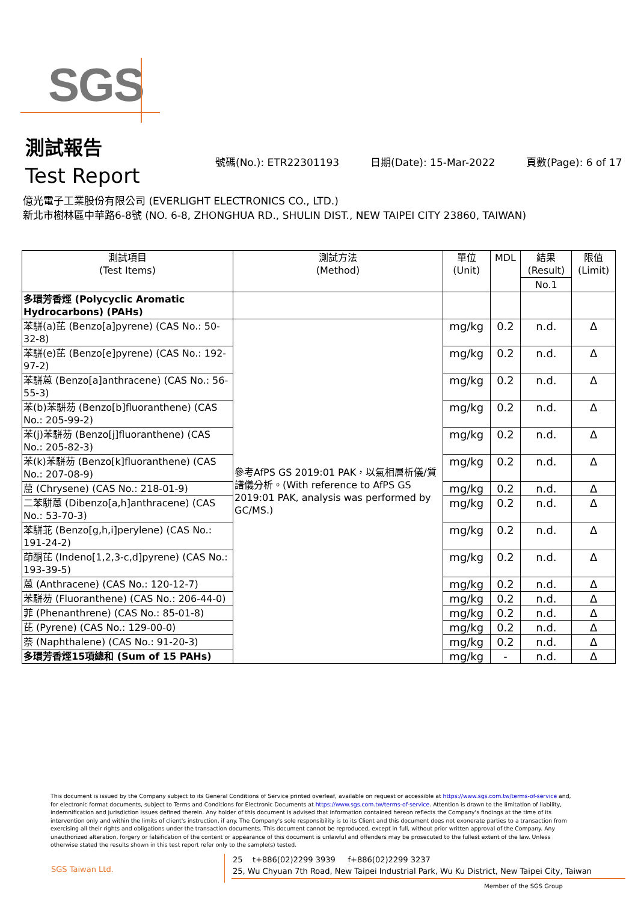SGS
測試報告
Test Report
號碼(No.): ETR22301193 日期(Date): 15-Mar-2022 頁數(Page): 6 of 17
億光電子工業股份有限公司 (EVERLIGHT ELECTRONICS CO., LTD.)
新北市樹林區中華路6-8號 (NO. 6-8, ZHONGHUA RD., SHULIN DIST., NEW TAIPEI CITY 23860, TAIWAN)
| 測試項目 (Test Items) | 測試方法 (Method) | 單位 (Unit) | MDL | 結果 (Result) | 限值 (Limit) |
| --- | --- | --- | --- | --- | --- |
| | | | | No.1 | |
| 多環芳香烴 (Polycyclic Aromatic Hydrocarbons) (PAHs) | | | | | |
| 苯駢(a)芘 (Benzo[a]pyrene) (CAS No.: 50-32-8) | 參考AfPS GS 2019:01 PAK，以氣相層析儀/質譜儀分析。(With reference to AfPS GS 2019:01 PAK, analysis was performed by GC/MS.) | mg/kg | 0.2 | n.d. | Δ |
| 苯駢(e)芘 (Benzo[e]pyrene) (CAS No.: 192-97-2) | | mg/kg | 0.2 | n.d. | Δ |
| 苯駢蒽 (Benzo[a]anthracene) (CAS No.: 56-55-3) | | mg/kg | 0.2 | n.d. | Δ |
| 苯(b)苯駢芴 (Benzo[b]fluoranthene) (CAS No.: 205-99-2) | | mg/kg | 0.2 | n.d. | Δ |
| 苯(j)苯駢芴 (Benzo[j]fluoranthene) (CAS No.: 205-82-3) | | mg/kg | 0.2 | n.d. | Δ |
| 苯(k)苯駢芴 (Benzo[k]fluoranthene) (CAS No.: 207-08-9) | | mg/kg | 0.2 | n.d. | Δ |
| 䓛 (Chrysene) (CAS No.: 218-01-9) | | mg/kg | 0.2 | n.d. | Δ |
| 二苯駢蒽 (Dibenzo[a,h]anthracene) (CAS No.: 53-70-3) | | mg/kg | 0.2 | n.d. | Δ |
| 苯駢苝 (Benzo[g,h,i]perylene) (CAS No.: 191-24-2) | | mg/kg | 0.2 | n.d. | Δ |
| 茚酮芘 (Indeno[1,2,3-c,d]pyrene) (CAS No.: 193-39-5) | | mg/kg | 0.2 | n.d. | Δ |
| 蒽 (Anthracene) (CAS No.: 120-12-7) | | mg/kg | 0.2 | n.d. | Δ |
| 苯駢芴 (Fluoranthene) (CAS No.: 206-44-0) | | mg/kg | 0.2 | n.d. | Δ |
| 菲 (Phenanthrene) (CAS No.: 85-01-8) | | mg/kg | 0.2 | n.d. | Δ |
| 芘 (Pyrene) (CAS No.: 129-00-0) | | mg/kg | 0.2 | n.d. | Δ |
| 萘 (Naphthalene) (CAS No.: 91-20-3) | | mg/kg | 0.2 | n.d. | Δ |
| 多環芳香烴15項總和 (Sum of 15 PAHs) | | mg/kg | - | n.d. | Δ |
This document is issued by the Company subject to its General Conditions of Service printed overleaf, available on request or accessible at https://www.sgs.com.tw/terms-of-service and, for electronic format documents, subject to Terms and Conditions for Electronic Documents at https://www.sgs.com.tw/terms-of-service. Attention is drawn to the limitation of liability, indemnification and jurisdiction issues defined therein. Any holder of this document is advised that information contained hereon reflects the Company's findings at the time of its intervention only and within the limits of client's instruction, if any. The Company's sole responsibility is to its Client and this document does not exonerate parties to a transaction from exercising all their rights and obligations under the transaction documents. This document cannot be reproduced, except in full, without prior written approval of the Company. Any unauthorized alteration, forgery or falsification of the content or appearance of this document is unlawful and offenders may be prosecuted to the fullest extent of the law. Unless otherwise stated the results shown in this test report refer only to the sample(s) tested.
SGS Taiwan Ltd.
25 t+886(02)2299 3939 f+886(02)2299 3237
25, Wu Chyuan 7th Road, New Taipei Industrial Park, Wu Ku District, New Taipei City, Taiwan
Member of the SGS Group